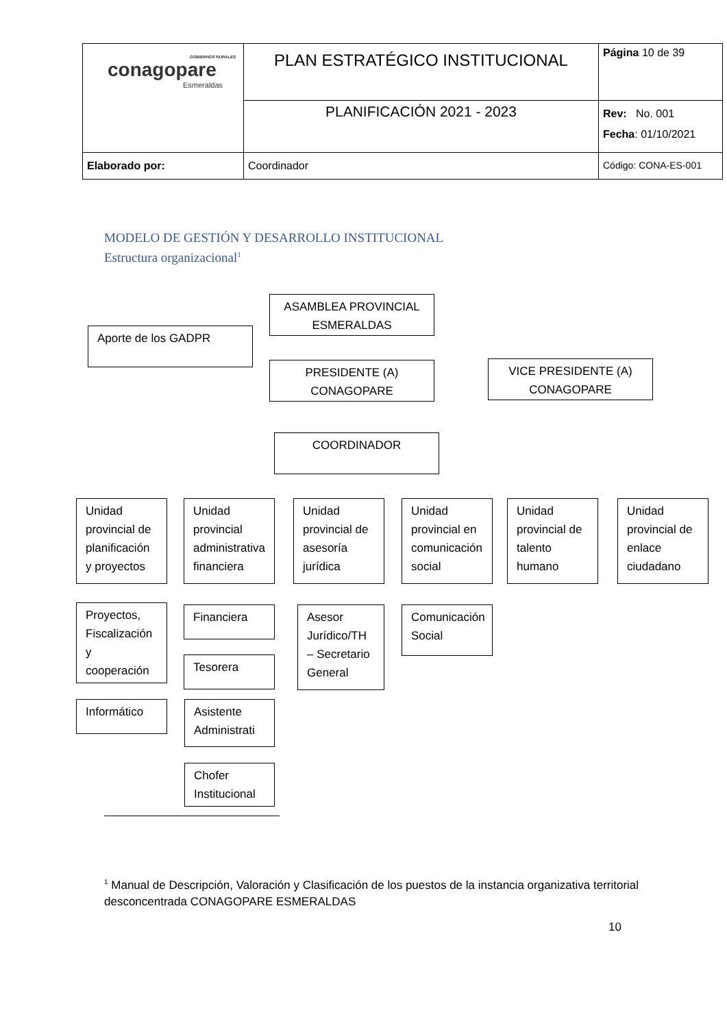| GOBIERNOS RURALES conagopare Esmeraldas | PLAN ESTRATÉGICO INSTITUCIONAL | Página 10 de 39 |
| | PLANIFICACIÓN 2021 - 2023 | Rev: No. 001 Fecha : 01/10/2021 |
| Elaborado por: | Coordinador | Código: CONA-ES-001 |
MODELO DE GESTIÓN Y DESARROLLO INSTITUCIONAL
Estructura organizacional<sup>1</sup>
ASAMBLEA PROVINCIAL ESMERALDAS
Aporte de los GADPR
PRESIDENTE (A) CONAGOPARE
VICE PRESIDENTE (A) CONAGOPARE
COORDINADOR
Unidad provincial de planificación y proyectos
Unidad provincial administrativa financiera
Unidad provincial de asesoría jurídica
Unidad provincial en comunicación social
Unidad provincial de talento humano
Unidad provincial de enlace ciudadano
Proyectos, Fiscalización y cooperación
Financiera
Asesor Jurídico/TH – Secretario General
Comunicación Social
Tesorera
Informático
Asistente Administrati
Chofer Institucional
<sup>1</sup> Manual de Descripción, Valoración y Clasificación de los puestos de la instancia organizativa territorial desconcentrada CONAGOPARE ESMERALDAS
10